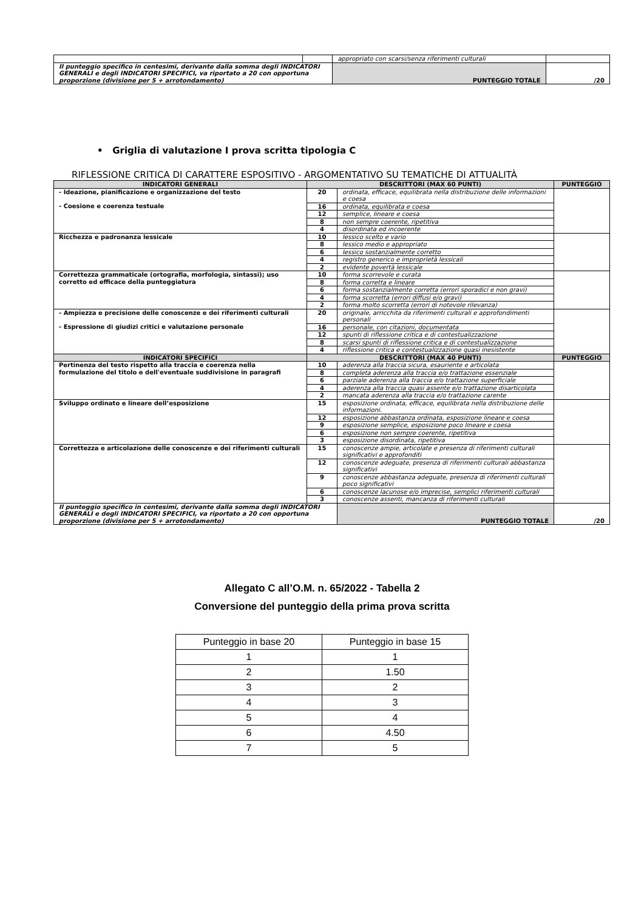| | | appropriato con scarsi/senza riferimenti culturali | |
| Il punteggio specifico in centesimi, derivante dalla somma degli INDICATORI GENERALI e degli INDICATORI SPECIFICI, va riportato a 20 con opportuna proporzione (divisione per 5 + arrotondamento) | | PUNTEGGIO TOTALE | /20 |
• Griglia di valutazione I prova scritta tipologia C
RIFLESSIONE CRITICA DI CARATTERE ESPOSITIVO - ARGOMENTATIVO SU TEMATICHE DI ATTUALITÀ
| INDICATORI GENERALI | DESCRITTORI (MAX 60 PUNTI) | | PUNTEGGIO |
| --- | --- | --- | --- |
| - Ideazione, pianificazione e organizzazione del testo - Coesione e coerenza testuale | 20 | ordinata, efficace, equilibrata nella distribuzione delle informazioni e coesa | |
| | 16 | ordinata, equilibrata e coesa | |
| | 12 | semplice, lineare e coesa | |
| | 8 | non sempre coerente, ripetitiva | |
| | 4 | disordinata ed incoerente | |
| Ricchezza e padronanza lessicale | 10 | lessico scelto e vario | |
| | 8 | lessico medio e appropriato | |
| | 6 | lessico sostanzialmente corretto | |
| | 4 | registro generico e improprietà lessicali | |
| | 2 | evidente povertà lessicale | |
| Correttezza grammaticale (ortografia, morfologia, sintassi); uso corretto ed efficace della punteggiatura | 10 | forma scorrevole e curata | |
| | 8 | forma corretta e lineare | |
| | 6 | forma sostanzialmente corretta (errori sporadici e non gravi) | |
| | 4 | forma scorretta (errori diffusi e/o gravi) | |
| | 2 | forma molto scorretta (errori di notevole rilevanza) | |
| - Ampiezza e precisione delle conoscenze e dei riferimenti culturali - Espressione di giudizi critici e valutazione personale | 20 | originale, arricchita da riferimenti culturali e approfondimenti personali | |
| | 16 | personale, con citazioni, documentata | |
| | 12 | spunti di riflessione critica e di contestualizzazione | |
| | 8 | scarsi spunti di riflessione critica e di contestualizzazione | |
| | 4 | riflessione critica e contestualizzazione quasi inesistente | |
| INDICATORI SPECIFICI | DESCRITTORI (MAX 40 PUNTI) | | PUNTEGGIO |
| Pertinenza del testo rispetto alla traccia e coerenza nella formulazione del titolo e dell'eventuale suddivisione in paragrafi | 10 | aderenza alla traccia sicura, esauriente e articolata | |
| | 8 | completa aderenza alla traccia e/o trattazione essenziale | |
| | 6 | parziale aderenza alla traccia e/o trattazione superficiale | |
| | 4 | aderenza alla traccia quasi assente e/o trattazione disarticolata | |
| | 2 | mancata aderenza alla traccia e/o trattazione carente | |
| Sviluppo ordinato e lineare dell’esposizione | 15 | esposizione ordinata, efficace, equilibrata nella distribuzione delle informazioni. | |
| | 12 | esposizione abbastanza ordinata, esposizione lineare e coesa | |
| | 9 | esposizione semplice, esposizione poco lineare e coesa | |
| | 6 | esposizione non sempre coerente, ripetitiva | |
| | 3 | esposizione disordinata, ripetitiva | |
| Correttezza e articolazione delle conoscenze e dei riferimenti culturali | 15 | conoscenze ampie, articolate e presenza di riferimenti culturali significativi e approfonditi | |
| | 12 | conoscenze adeguate, presenza di riferimenti culturali abbastanza significativi | |
| | 9 | conoscenze abbastanza adeguate, presenza di riferimenti culturali poco significativi | |
| | 6 | conoscenze lacunose e/o imprecise, semplici riferimenti culturali | |
| | 3 | conoscenze assenti, mancanza di riferimenti culturali | |
| Il punteggio specifico in centesimi, derivante dalla somma degli INDICATORI GENERALI e degli INDICATORI SPECIFICI, va riportato a 20 con opportuna proporzione (divisione per 5 + arrotondamento) | | PUNTEGGIO TOTALE | /20 |
Allegato C all’O.M. n. 65/2022 - Tabella 2
Conversione del punteggio della prima prova scritta
| Punteggio in base 20 | Punteggio in base 15 |
| 1 | 1 |
| 2 | 1.50 |
| 3 | 2 |
| 4 | 3 |
| 5 | 4 |
| 6 | 4.50 |
| 7 | 5 |